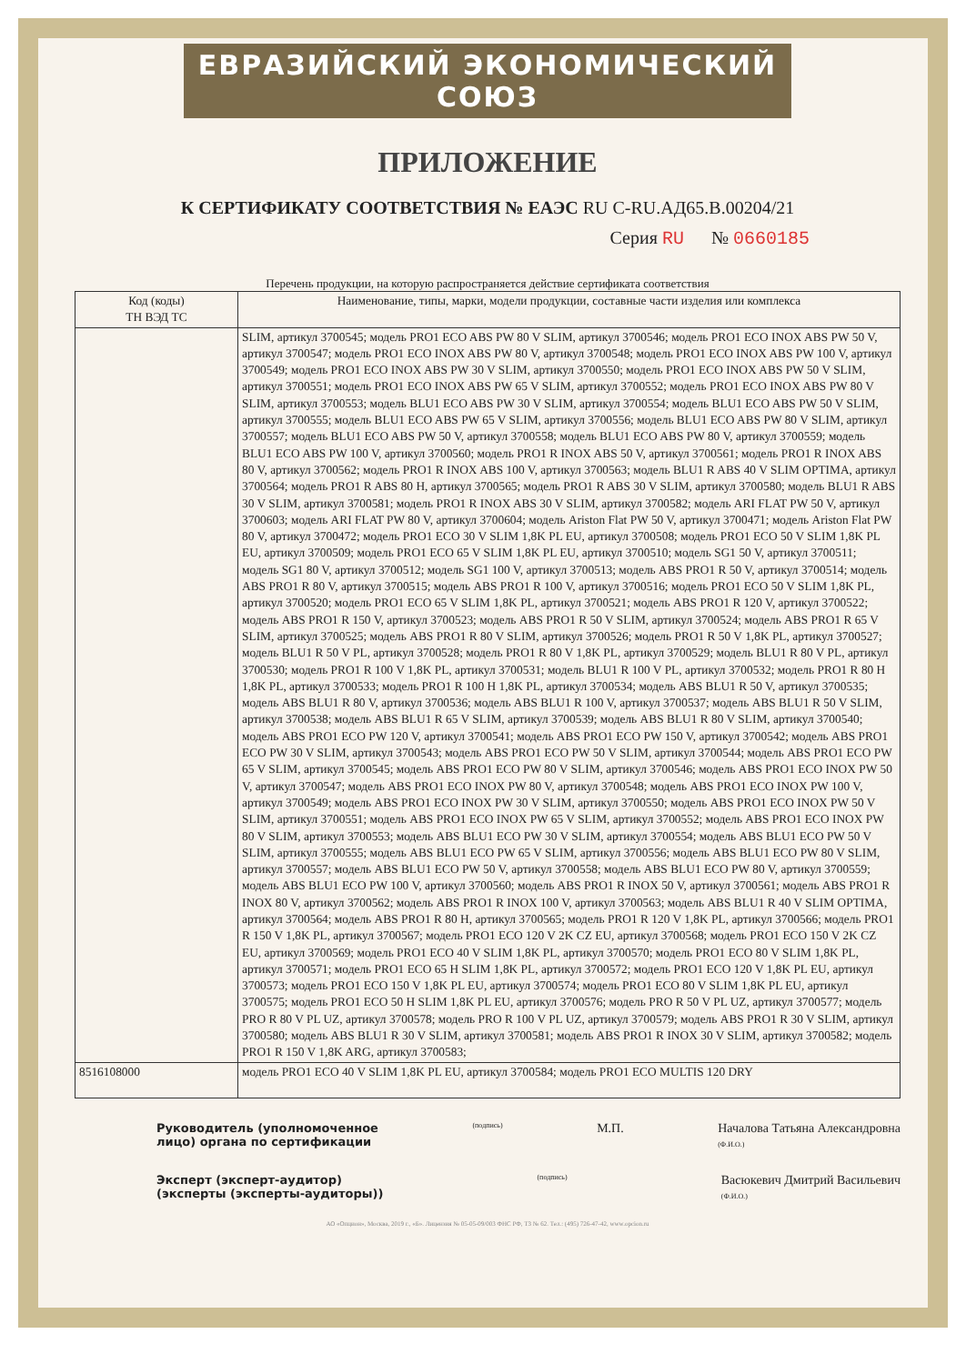ЕВРАЗИЙСКИЙ ЭКОНОМИЧЕСКИЙ СОЮЗ
ПРИЛОЖЕНИЕ
К СЕРТИФИКАТУ СООТВЕТСТВИЯ № ЕАЭС RU C-RU.АД65.В.00204/21
Серия RU № 0660185
Перечень продукции, на которую распространяется действие сертификата соответствия
| Код (коды) ТН ВЭД ТС | Наименование, типы, марки, модели продукции, составные части изделия или комплекса |
| --- | --- |
| | SLIM, артикул 3700545; модель PRO1 ECO ABS PW 80 V SLIM, артикул 3700546; модель PRO1 ECO INOX ABS PW 50 V, артикул 3700547; модель PRO1 ECO INOX ABS PW 80 V, артикул 3700548; модель PRO1 ECO INOX ABS PW 100 V, артикул 3700549; модель PRO1 ECO INOX ABS PW 30 V SLIM, артикул 3700550; модель PRO1 ECO INOX ABS PW 50 V SLIM, артикул 3700551; модель PRO1 ECO INOX ABS PW 65 V SLIM, артикул 3700552; модель PRO1 ECO INOX ABS PW 80 V SLIM, артикул 3700553; модель BLU1 ECO ABS PW 30 V SLIM, артикул 3700554; модель BLU1 ECO ABS PW 50 V SLIM, артикул 3700555; модель BLU1 ECO ABS PW 65 V SLIM, артикул 3700556; модель BLU1 ECO ABS PW 80 V SLIM, артикул 3700557; модель BLU1 ECO ABS PW 50 V, артикул 3700558; модель BLU1 ECO ABS PW 80 V, артикул 3700559; модель BLU1 ECO ABS PW 100 V, артикул 3700560; модель PRO1 R INOX ABS 50 V, артикул 3700561; модель PRO1 R INOX ABS 80 V, артикул 3700562; модель PRO1 R INOX ABS 100 V, артикул 3700563; модель BLU1 R ABS 40 V SLIM OPTIMA, артикул 3700564; модель PRO1 R ABS 80 H, артикул 3700565; модель PRO1 R ABS 30 V SLIM, артикул 3700580; модель BLU1 R ABS 30 V SLIM, артикул 3700581; модель PRO1 R INOX ABS 30 V SLIM, артикул 3700582; модель ARI FLAT PW 50 V, артикул 3700603; модель ARI FLAT PW 80 V, артикул 3700604; модель Ariston Flat PW 50 V, артикул 3700471; модель Ariston Flat PW 80 V, артикул 3700472; модель PRO1 ECO 30 V SLIM 1,8K PL EU, артикул 3700508; модель PRO1 ECO 50 V SLIM 1,8K PL EU, артикул 3700509; модель PRO1 ECO 65 V SLIM 1,8K PL EU, артикул 3700510; модель SG1 50 V, артикул 3700511; модель SG1 80 V, артикул 3700512; модель SG1 100 V, артикул 3700513; модель ABS PRO1 R 50 V, артикул 3700514; модель ABS PRO1 R 80 V, артикул 3700515; модель ABS PRO1 R 100 V, артикул 3700516; модель PRO1 ECO 50 V SLIM 1,8K PL, артикул 3700520; модель PRO1 ECO 65 V SLIM 1,8K PL, артикул 3700521; модель ABS PRO1 R 120 V, артикул 3700522; модель ABS PRO1 R 150 V, артикул 3700523; модель ABS PRO1 R 50 V SLIM, артикул 3700524; модель ABS PRO1 R 65 V SLIM, артикул 3700525; модель ABS PRO1 R 80 V SLIM, артикул 3700526; модель PRO1 R 50 V 1,8K PL, артикул 3700527; модель BLU1 R 50 V PL, артикул 3700528; модель PRO1 R 80 V 1,8K PL, артикул 3700529; модель BLU1 R 80 V PL, артикул 3700530; модель PRO1 R 100 V 1,8K PL, артикул 3700531; модель BLU1 R 100 V PL, артикул 3700532; модель PRO1 R 80 H 1,8K PL, артикул 3700533; модель PRO1 R 100 H 1,8K PL, артикул 3700534; модель ABS BLU1 R 50 V, артикул 3700535; модель ABS BLU1 R 80 V, артикул 3700536; модель ABS BLU1 R 100 V, артикул 3700537; модель ABS BLU1 R 50 V SLIM, артикул 3700538; модель ABS BLU1 R 65 V SLIM, артикул 3700539; модель ABS BLU1 R 80 V SLIM, артикул 3700540; модель ABS PRO1 ECO PW 120 V, артикул 3700541; модель ABS PRO1 ECO PW 150 V, артикул 3700542; модель ABS PRO1 ECO PW 30 V SLIM, артикул 3700543; модель ABS PRO1 ECO PW 50 V SLIM, артикул 3700544; модель ABS PRO1 ECO PW 65 V SLIM, артикул 3700545; модель ABS PRO1 ECO PW 80 V SLIM, артикул 3700546; модель ABS PRO1 ECO INOX PW 50 V, артикул 3700547; модель ABS PRO1 ECO INOX PW 80 V, артикул 3700548; модель ABS PRO1 ECO INOX PW 100 V, артикул 3700549; модель ABS PRO1 ECO INOX PW 30 V SLIM, артикул 3700550; модель ABS PRO1 ECO INOX PW 50 V SLIM, артикул 3700551; модель ABS PRO1 ECO INOX PW 65 V SLIM, артикул 3700552; модель ABS PRO1 ECO INOX PW 80 V SLIM, артикул 3700553; модель ABS BLU1 ECO PW 30 V SLIM, артикул 3700554; модель ABS BLU1 ECO PW 50 V SLIM, артикул 3700555; модель ABS BLU1 ECO PW 65 V SLIM, артикул 3700556; модель ABS BLU1 ECO PW 80 V SLIM, артикул 3700557; модель ABS BLU1 ECO PW 50 V, артикул 3700558; модель ABS BLU1 ECO PW 80 V, артикул 3700559; модель ABS BLU1 ECO PW 100 V, артикул 3700560; модель ABS PRO1 R INOX 50 V, артикул 3700561; модель ABS PRO1 R INOX 80 V, артикул 3700562; модель ABS PRO1 R INOX 100 V, артикул 3700563; модель ABS BLU1 R 40 V SLIM OPTIMA, артикул 3700564; модель ABS PRO1 R 80 H, артикул 3700565; модель PRO1 R 120 V 1,8K PL, артикул 3700566; модель PRO1 R 150 V 1,8K PL, артикул 3700567; модель PRO1 ECO 120 V 2K CZ EU, артикул 3700568; модель PRO1 ECO 150 V 2K CZ EU, артикул 3700569; модель PRO1 ECO 40 V SLIM 1,8K PL, артикул 3700570; модель PRO1 ECO 80 V SLIM 1,8K PL, артикул 3700571; модель PRO1 ECO 65 H SLIM 1,8K PL, артикул 3700572; модель PRO1 ECO 120 V 1,8K PL EU, артикул 3700573; модель PRO1 ECO 150 V 1,8K PL EU, артикул 3700574; модель PRO1 ECO 80 V SLIM 1,8K PL EU, артикул 3700575; модель PRO1 ECO 50 H SLIM 1,8K PL EU, артикул 3700576; модель PRO R 50 V PL UZ, артикул 3700577; модель PRO R 80 V PL UZ, артикул 3700578; модель PRO R 100 V PL UZ, артикул 3700579; модель ABS PRO1 R 30 V SLIM, артикул 3700580; модель ABS BLU1 R 30 V SLIM, артикул 3700581; модель ABS PRO1 R INOX 30 V SLIM, артикул 3700582; модель PRO1 R 150 V 1,8K ARG, артикул 3700583; |
| 8516108000 | модель PRO1 ECO 40 V SLIM 1,8K PL EU, артикул 3700584; модель PRO1 ECO MULTIS 120 DRY |
Руководитель (уполномоченное
лицо) органа по сертификации (подпись) М.П. Началова Татьяна Александровна
(Ф.И.О.)
Эксперт (эксперт-аудитор)
(эксперты (эксперты-аудиторы)) (подпись) Васюкевич Дмитрий Васильевич
(Ф.И.О.)
АО «Опцион», Москва, 2019 г., «Б». Лицензия № 05-05-09/003 ФНС РФ, ТЗ № 62. Тел.: (495) 726-47-42, www.opcion.ru